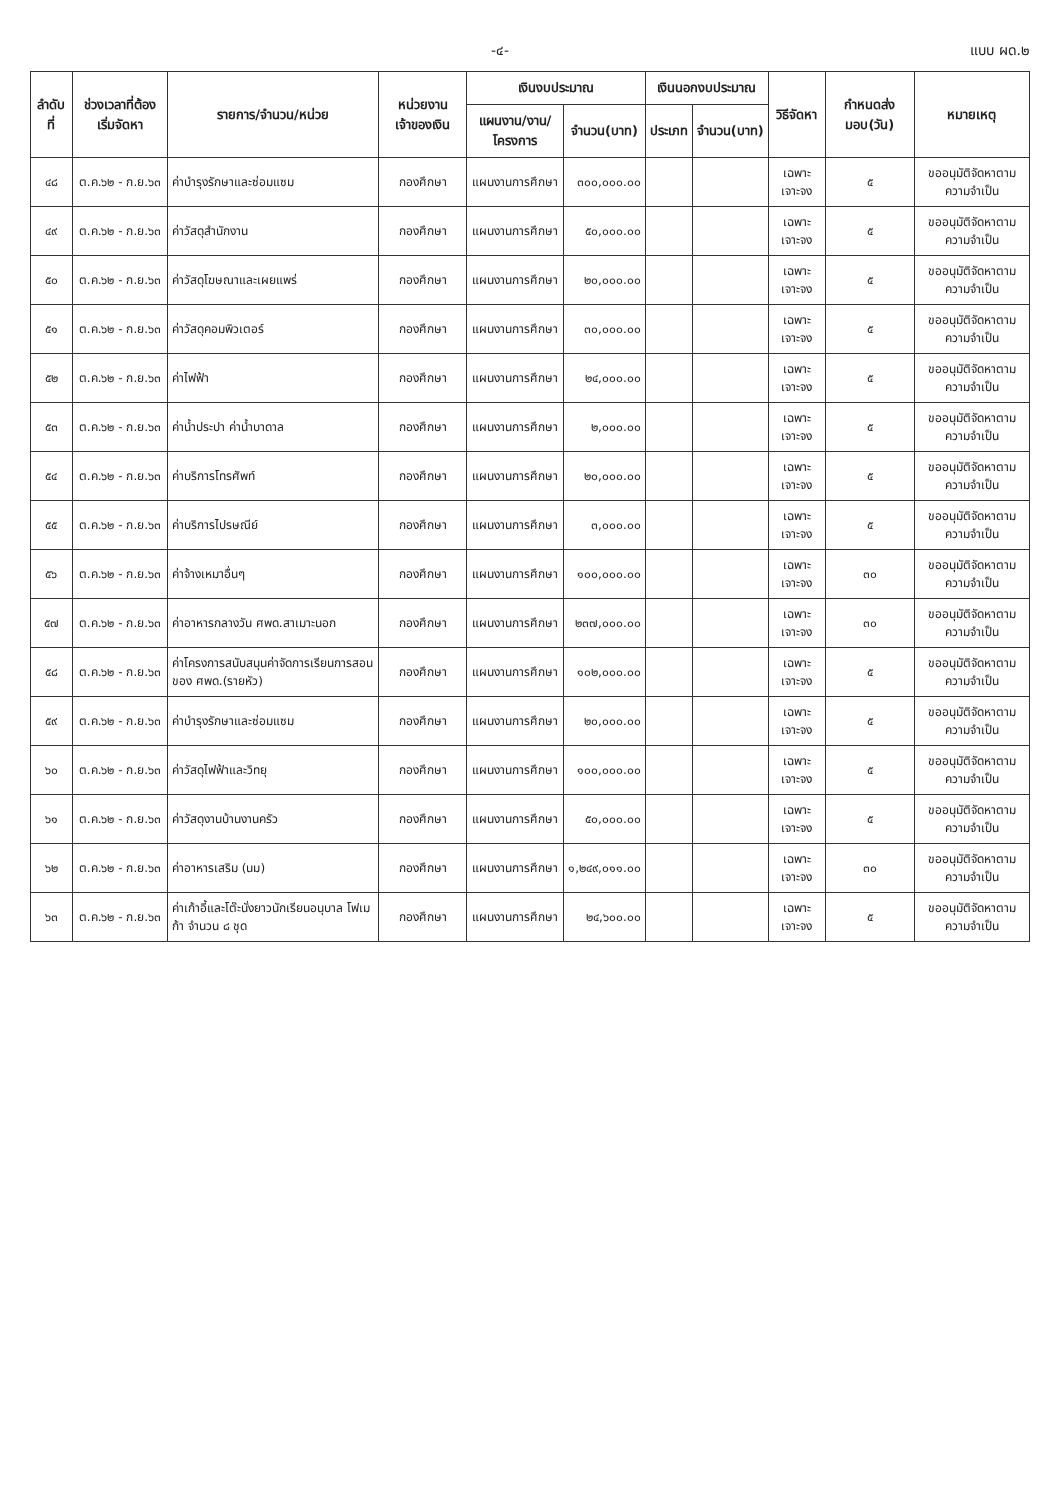-๔- แบบ ผด.๒
| ลำดับที่ | ช่วงเวลาที่ต้องเริ่มจัดหา | รายการ/จำนวน/หน่วย | หน่วยงานเจ้าของเงิน | เงินงบประมาณ | | เงินนอกงบประมาณ | | วิธีจัดหา | กำหนดส่งมอบ(วัน) | หมายเหตุ |
| --- | --- | --- | --- | --- | --- | --- | --- | --- | --- | --- |
| | | | | แผนงาน/งาน/โครงการ | จำนวน(บาท) | ประเภท | จำนวน(บาท) | | | |
| ๔๘ | ต.ค.๖๒ - ก.ย.๖๓ | ค่าบำรุงรักษาและซ่อมแซม | กองศึกษา | แผนงานการศึกษา | ๓๐๐,๐๐๐.๐๐ | | | เฉพาะเจาะจง | ๕ | ขออนุมัติจัดหาตามความจำเป็น |
| ๔๙ | ต.ค.๖๒ - ก.ย.๖๓ | ค่าวัสดุสำนักงาน | กองศึกษา | แผนงานการศึกษา | ๕๐,๐๐๐.๐๐ | | | เฉพาะเจาะจง | ๕ | ขออนุมัติจัดหาตามความจำเป็น |
| ๕๐ | ต.ค.๖๒ - ก.ย.๖๓ | ค่าวัสดุโฆษณาและเผยแพร่ | กองศึกษา | แผนงานการศึกษา | ๒๐,๐๐๐.๐๐ | | | เฉพาะเจาะจง | ๕ | ขออนุมัติจัดหาตามความจำเป็น |
| ๕๑ | ต.ค.๖๒ - ก.ย.๖๓ | ค่าวัสดุคอมพิวเตอร์ | กองศึกษา | แผนงานการศึกษา | ๓๐,๐๐๐.๐๐ | | | เฉพาะเจาะจง | ๕ | ขออนุมัติจัดหาตามความจำเป็น |
| ๕๒ | ต.ค.๖๒ - ก.ย.๖๓ | ค่าไฟฟ้า | กองศึกษา | แผนงานการศึกษา | ๒๔,๐๐๐.๐๐ | | | เฉพาะเจาะจง | ๕ | ขออนุมัติจัดหาตามความจำเป็น |
| ๕๓ | ต.ค.๖๒ - ก.ย.๖๓ | ค่าน้ำประปา ค่าน้ำบาดาล | กองศึกษา | แผนงานการศึกษา | ๒,๐๐๐.๐๐ | | | เฉพาะเจาะจง | ๕ | ขออนุมัติจัดหาตามความจำเป็น |
| ๕๔ | ต.ค.๖๒ - ก.ย.๖๓ | ค่าบริการโทรศัพท์ | กองศึกษา | แผนงานการศึกษา | ๒๐,๐๐๐.๐๐ | | | เฉพาะเจาะจง | ๕ | ขออนุมัติจัดหาตามความจำเป็น |
| ๕๕ | ต.ค.๖๒ - ก.ย.๖๓ | ค่าบริการไปรษณีย์ | กองศึกษา | แผนงานการศึกษา | ๓,๐๐๐.๐๐ | | | เฉพาะเจาะจง | ๕ | ขออนุมัติจัดหาตามความจำเป็น |
| ๕๖ | ต.ค.๖๒ - ก.ย.๖๓ | ค่าจ้างเหมาอื่นๆ | กองศึกษา | แผนงานการศึกษา | ๑๐๐,๐๐๐.๐๐ | | | เฉพาะเจาะจง | ๓๐ | ขออนุมัติจัดหาตามความจำเป็น |
| ๕๗ | ต.ค.๖๒ - ก.ย.๖๓ | ค่าอาหารกลางวัน ศพด.สาเมาะนอก | กองศึกษา | แผนงานการศึกษา | ๒๓๗,๐๐๐.๐๐ | | | เฉพาะเจาะจง | ๓๐ | ขออนุมัติจัดหาตามความจำเป็น |
| ๕๘ | ต.ค.๖๒ - ก.ย.๖๓ | ค่าโครงการสนับสนุนค่าจัดการเรียนการสอนของ ศพด.(รายหัว) | กองศึกษา | แผนงานการศึกษา | ๑๐๒,๐๐๐.๐๐ | | | เฉพาะเจาะจง | ๕ | ขออนุมัติจัดหาตามความจำเป็น |
| ๕๙ | ต.ค.๖๒ - ก.ย.๖๓ | ค่าบำรุงรักษาและซ่อมแซม | กองศึกษา | แผนงานการศึกษา | ๒๐,๐๐๐.๐๐ | | | เฉพาะเจาะจง | ๕ | ขออนุมัติจัดหาตามความจำเป็น |
| ๖๐ | ต.ค.๖๒ - ก.ย.๖๓ | ค่าวัสดุไฟฟ้าและวิทยุ | กองศึกษา | แผนงานการศึกษา | ๑๐๐,๐๐๐.๐๐ | | | เฉพาะเจาะจง | ๕ | ขออนุมัติจัดหาตามความจำเป็น |
| ๖๑ | ต.ค.๖๒ - ก.ย.๖๓ | ค่าวัสดุงานบ้านงานครัว | กองศึกษา | แผนงานการศึกษา | ๕๐,๐๐๐.๐๐ | | | เฉพาะเจาะจง | ๕ | ขออนุมัติจัดหาตามความจำเป็น |
| ๖๒ | ต.ค.๖๒ - ก.ย.๖๓ | ค่าอาหารเสริม (นม) | กองศึกษา | แผนงานการศึกษา | ๑,๒๔๙,๐๑๑.๐๐ | | | เฉพาะเจาะจง | ๓๐ | ขออนุมัติจัดหาตามความจำเป็น |
| ๖๓ | ต.ค.๖๒ - ก.ย.๖๓ | ค่าเก้าอี้และโต๊ะนั่งยาวนักเรียนอนุบาล โฟเมก้า จำนวน ๘ ชุด | กองศึกษา | แผนงานการศึกษา | ๒๔,๖๐๐.๐๐ | | | เฉพาะเจาะจง | ๕ | ขออนุมัติจัดหาตามความจำเป็น |